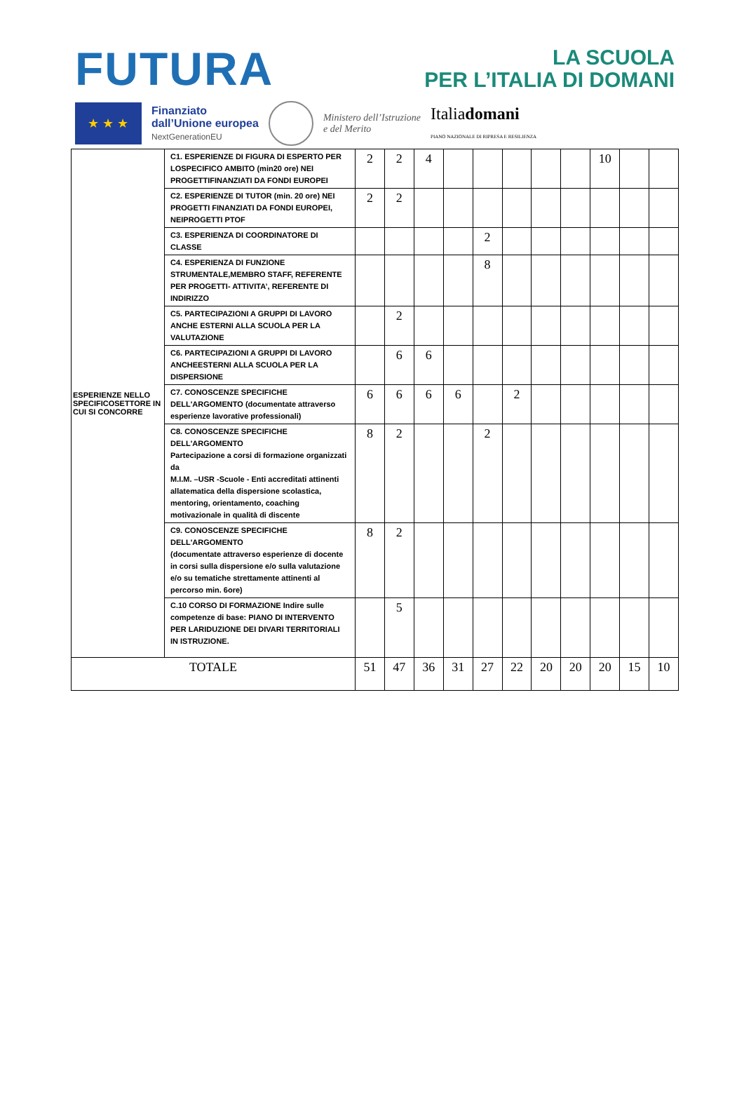FUTURA
LA SCUOLA
PER L’ITALIA DI DOMANI
★ ★ ★
Finanziato
dall’Unione europea
NextGenerationEU
Ministero dell’Istruzione
e del Merito
Italiadomani
PIANO NAZIONALE DI RIPRESA E RESILIENZA
| ESPERIENZE NELLO SPECIFICOSETTORE IN CUI SI CONCORRE | C1. ESPERIENZE DI FIGURA DI ESPERTO PER LOSPECIFICO AMBITO (min20 ore) NEI PROGETTIFINANZIATI DA FONDI EUROPEI | 2 | 2 | 4 | | | | | | 10 | | |
| | C2. ESPERIENZE DI TUTOR (min. 20 ore) NEI PROGETTI FINANZIATI DA FONDI EUROPEI, NEIPROGETTI PTOF | 2 | 2 | | | | | | | | | |
| | C3. ESPERIENZA DI COORDINATORE DI CLASSE | | | | | 2 | | | | | | |
| | C4. ESPERIENZA DI FUNZIONE STRUMENTALE,MEMBRO STAFF, REFERENTE PER PROGETTI- ATTIVITA’, REFERENTE DI INDIRIZZO | | | | | 8 | | | | | | |
| | C5. PARTECIPAZIONI A GRUPPI DI LAVORO ANCHE ESTERNI ALLA SCUOLA PER LA VALUTAZIONE | | 2 | | | | | | | | | |
| | C6. PARTECIPAZIONI A GRUPPI DI LAVORO ANCHEESTERNI ALLA SCUOLA PER LA DISPERSIONE | | 6 | 6 | | | | | | | | |
| | C7. CONOSCENZE SPECIFICHE DELL'ARGOMENTO (documentate attraverso esperienze lavorative professionali) | 6 | 6 | 6 | 6 | | 2 | | | | | |
| | C8. CONOSCENZE SPECIFICHE DELL'ARGOMENTO Partecipazione a corsi di formazione organizzati da M.I.M. –USR -Scuole - Enti accreditati attinenti allatematica della dispersione scolastica, mentoring, orientamento, coaching motivazionale in qualità di discente | 8 | 2 | | | 2 | | | | | | |
| | C9. CONOSCENZE SPECIFICHE DELL'ARGOMENTO (documentate attraverso esperienze di docente in corsi sulla dispersione e/o sulla valutazione e/o su tematiche strettamente attinenti al percorso min. 6ore) | 8 | 2 | | | | | | | | | |
| | C.10 CORSO DI FORMAZIONE Indire sulle competenze di base: PIANO DI INTERVENTO PER LARIDUZIONE DEI DIVARI TERRITORIALI IN ISTRUZIONE. | | 5 | | | | | | | | | |
| TOTALE | | 51 | 47 | 36 | 31 | 27 | 22 | 20 | 20 | 20 | 15 | 10 |